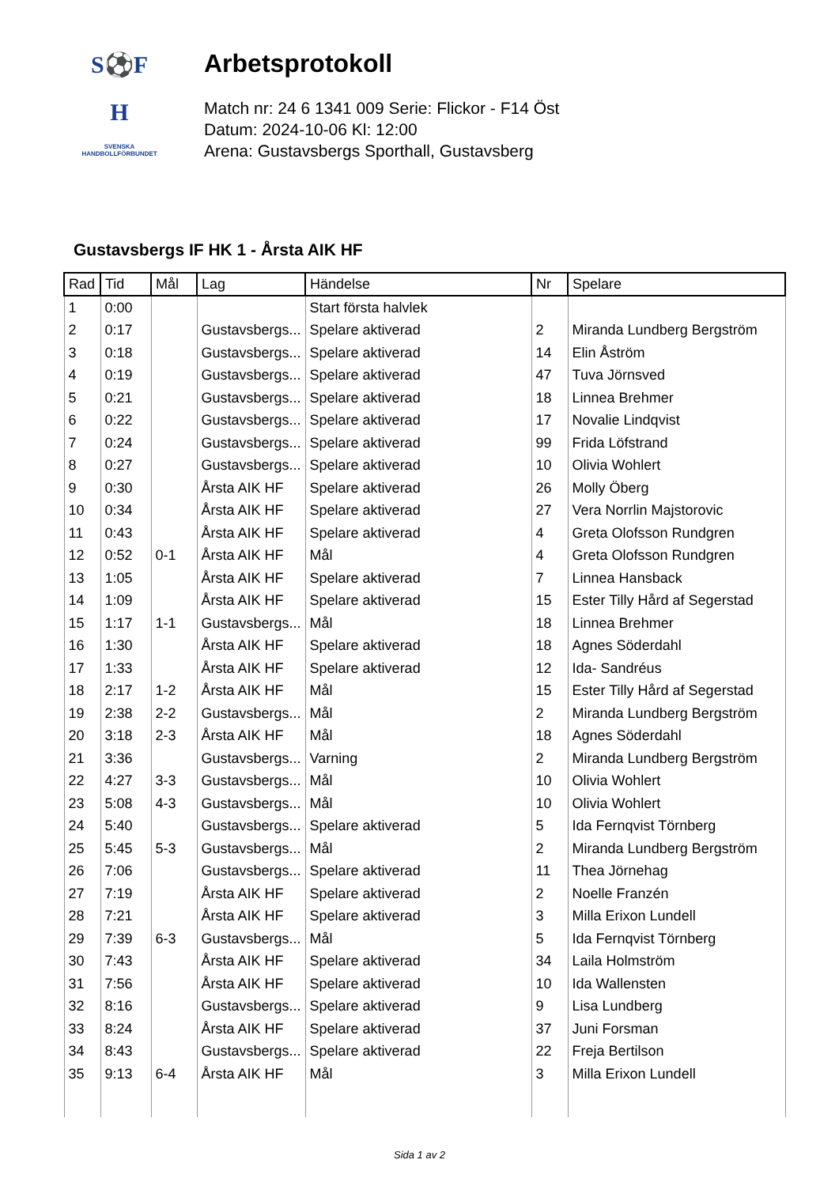S⚽F
H
SVENSKA
HANDBOLLFÖRBUNDET
Arbetsprotokoll
Match nr: 24 6 1341 009 Serie: Flickor - F14 Öst
Datum: 2024-10-06 Kl: 12:00
Arena: Gustavsbergs Sporthall, Gustavsberg
Gustavsbergs IF HK 1 - Årsta AIK HF
| Rad | Tid | Mål | Lag | Händelse | Nr | Spelare |
| --- | --- | --- | --- | --- | --- | --- |
| 1 | 0:00 | | | Start första halvlek | | |
| 2 | 0:17 | | Gustavsbergs... | Spelare aktiverad | 2 | Miranda Lundberg Bergström |
| 3 | 0:18 | | Gustavsbergs... | Spelare aktiverad | 14 | Elin Åström |
| 4 | 0:19 | | Gustavsbergs... | Spelare aktiverad | 47 | Tuva Jörnsved |
| 5 | 0:21 | | Gustavsbergs... | Spelare aktiverad | 18 | Linnea Brehmer |
| 6 | 0:22 | | Gustavsbergs... | Spelare aktiverad | 17 | Novalie Lindqvist |
| 7 | 0:24 | | Gustavsbergs... | Spelare aktiverad | 99 | Frida Löfstrand |
| 8 | 0:27 | | Gustavsbergs... | Spelare aktiverad | 10 | Olivia Wohlert |
| 9 | 0:30 | | Årsta AIK HF | Spelare aktiverad | 26 | Molly Öberg |
| 10 | 0:34 | | Årsta AIK HF | Spelare aktiverad | 27 | Vera Norrlin Majstorovic |
| 11 | 0:43 | | Årsta AIK HF | Spelare aktiverad | 4 | Greta Olofsson Rundgren |
| 12 | 0:52 | 0-1 | Årsta AIK HF | Mål | 4 | Greta Olofsson Rundgren |
| 13 | 1:05 | | Årsta AIK HF | Spelare aktiverad | 7 | Linnea Hansback |
| 14 | 1:09 | | Årsta AIK HF | Spelare aktiverad | 15 | Ester Tilly Hård af Segerstad |
| 15 | 1:17 | 1-1 | Gustavsbergs... | Mål | 18 | Linnea Brehmer |
| 16 | 1:30 | | Årsta AIK HF | Spelare aktiverad | 18 | Agnes Söderdahl |
| 17 | 1:33 | | Årsta AIK HF | Spelare aktiverad | 12 | Ida- Sandréus |
| 18 | 2:17 | 1-2 | Årsta AIK HF | Mål | 15 | Ester Tilly Hård af Segerstad |
| 19 | 2:38 | 2-2 | Gustavsbergs... | Mål | 2 | Miranda Lundberg Bergström |
| 20 | 3:18 | 2-3 | Årsta AIK HF | Mål | 18 | Agnes Söderdahl |
| 21 | 3:36 | | Gustavsbergs... | Varning | 2 | Miranda Lundberg Bergström |
| 22 | 4:27 | 3-3 | Gustavsbergs... | Mål | 10 | Olivia Wohlert |
| 23 | 5:08 | 4-3 | Gustavsbergs... | Mål | 10 | Olivia Wohlert |
| 24 | 5:40 | | Gustavsbergs... | Spelare aktiverad | 5 | Ida Fernqvist Törnberg |
| 25 | 5:45 | 5-3 | Gustavsbergs... | Mål | 2 | Miranda Lundberg Bergström |
| 26 | 7:06 | | Gustavsbergs... | Spelare aktiverad | 11 | Thea Jörnehag |
| 27 | 7:19 | | Årsta AIK HF | Spelare aktiverad | 2 | Noelle Franzén |
| 28 | 7:21 | | Årsta AIK HF | Spelare aktiverad | 3 | Milla Erixon Lundell |
| 29 | 7:39 | 6-3 | Gustavsbergs... | Mål | 5 | Ida Fernqvist Törnberg |
| 30 | 7:43 | | Årsta AIK HF | Spelare aktiverad | 34 | Laila Holmström |
| 31 | 7:56 | | Årsta AIK HF | Spelare aktiverad | 10 | Ida Wallensten |
| 32 | 8:16 | | Gustavsbergs... | Spelare aktiverad | 9 | Lisa Lundberg |
| 33 | 8:24 | | Årsta AIK HF | Spelare aktiverad | 37 | Juni Forsman |
| 34 | 8:43 | | Gustavsbergs... | Spelare aktiverad | 22 | Freja Bertilson |
| 35 | 9:13 | 6-4 | Årsta AIK HF | Mål | 3 | Milla Erixon Lundell |
Sida 1 av 2